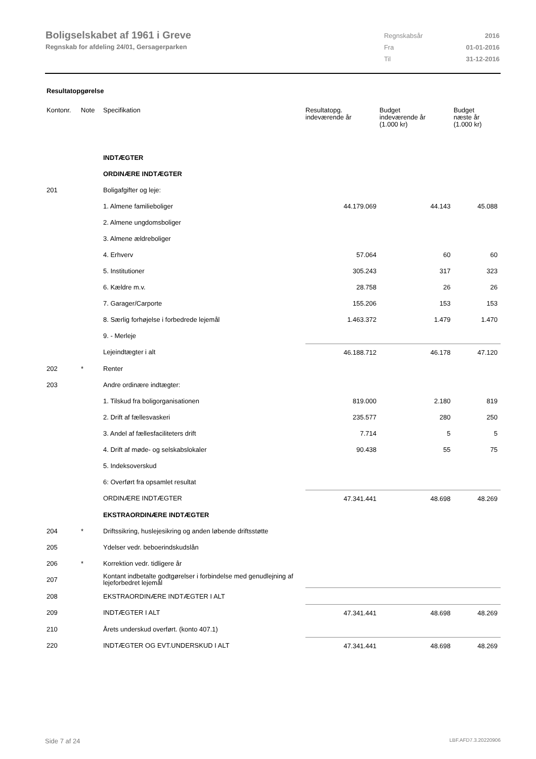Boligselskabet af 1961 i Greve
Regnskab for afdeling 24/01, Gersagerparken
| Regnskabsår | 2016 |
| Fra | 01-01-2016 |
| Til | 31-12-2016 |
Resultatopgørelse
| Kontonr. | Note | Specifikation | Resultatopg. indeværende år | Budget indeværende år (1.000 kr) | Budget næste år (1.000 kr) |
| --- | --- | --- | --- | --- | --- |
| | | INDTÆGTER | | | |
| | | ORDINÆRE INDTÆGTER | | | |
| 201 | | Boligafgifter og leje: | | | |
| | | 1. Almene familieboliger | 44.179.069 | 44.143 | 45.088 |
| | | 2. Almene ungdomsboliger | | | |
| | | 3. Almene ældreboliger | | | |
| | | 4. Erhverv | 57.064 | 60 | 60 |
| | | 5. Institutioner | 305.243 | 317 | 323 |
| | | 6. Kældre m.v. | 28.758 | 26 | 26 |
| | | 7. Garager/Carporte | 155.206 | 153 | 153 |
| | | 8. Særlig forhøjelse i forbedrede lejemål | 1.463.372 | 1.479 | 1.470 |
| | | 9. - Merleje | | | |
| | | Lejeindtægter i alt | 46.188.712 | 46.178 | 47.120 |
| 202 | * | Renter | | | |
| 203 | | Andre ordinære indtægter: | | | |
| | | 1. Tilskud fra boligorganisationen | 819.000 | 2.180 | 819 |
| | | 2. Drift af fællesvaskeri | 235.577 | 280 | 250 |
| | | 3. Andel af fællesfaciliteters drift | 7.714 | 5 | 5 |
| | | 4. Drift af møde- og selskabslokaler | 90.438 | 55 | 75 |
| | | 5. Indeksoverskud | | | |
| | | 6: Overført fra opsamlet resultat | | | |
| | | ORDINÆRE INDTÆGTER | 47.341.441 | 48.698 | 48.269 |
| | | EKSTRAORDINÆRE INDTÆGTER | | | |
| 204 | * | Driftssikring, huslejesikring og anden løbende driftsstøtte | | | |
| 205 | | Ydelser vedr. beboerindskudslån | | | |
| 206 | * | Korrektion vedr. tidligere år | | | |
| 207 | | Kontant indbetalte godtgørelser i forbindelse med genudlejning af lejeforbedret lejemål | | | |
| 208 | | EKSTRAORDINÆRE INDTÆGTER I ALT | | | |
| 209 | | INDTÆGTER I ALT | 47.341.441 | 48.698 | 48.269 |
| 210 | | Årets underskud overført. (konto 407.1) | | | |
| 220 | | INDTÆGTER OG EVT.UNDERSKUD I ALT | 47.341.441 | 48.698 | 48.269 |
Side 7 af 24 LBF.AFD7.3.20220906